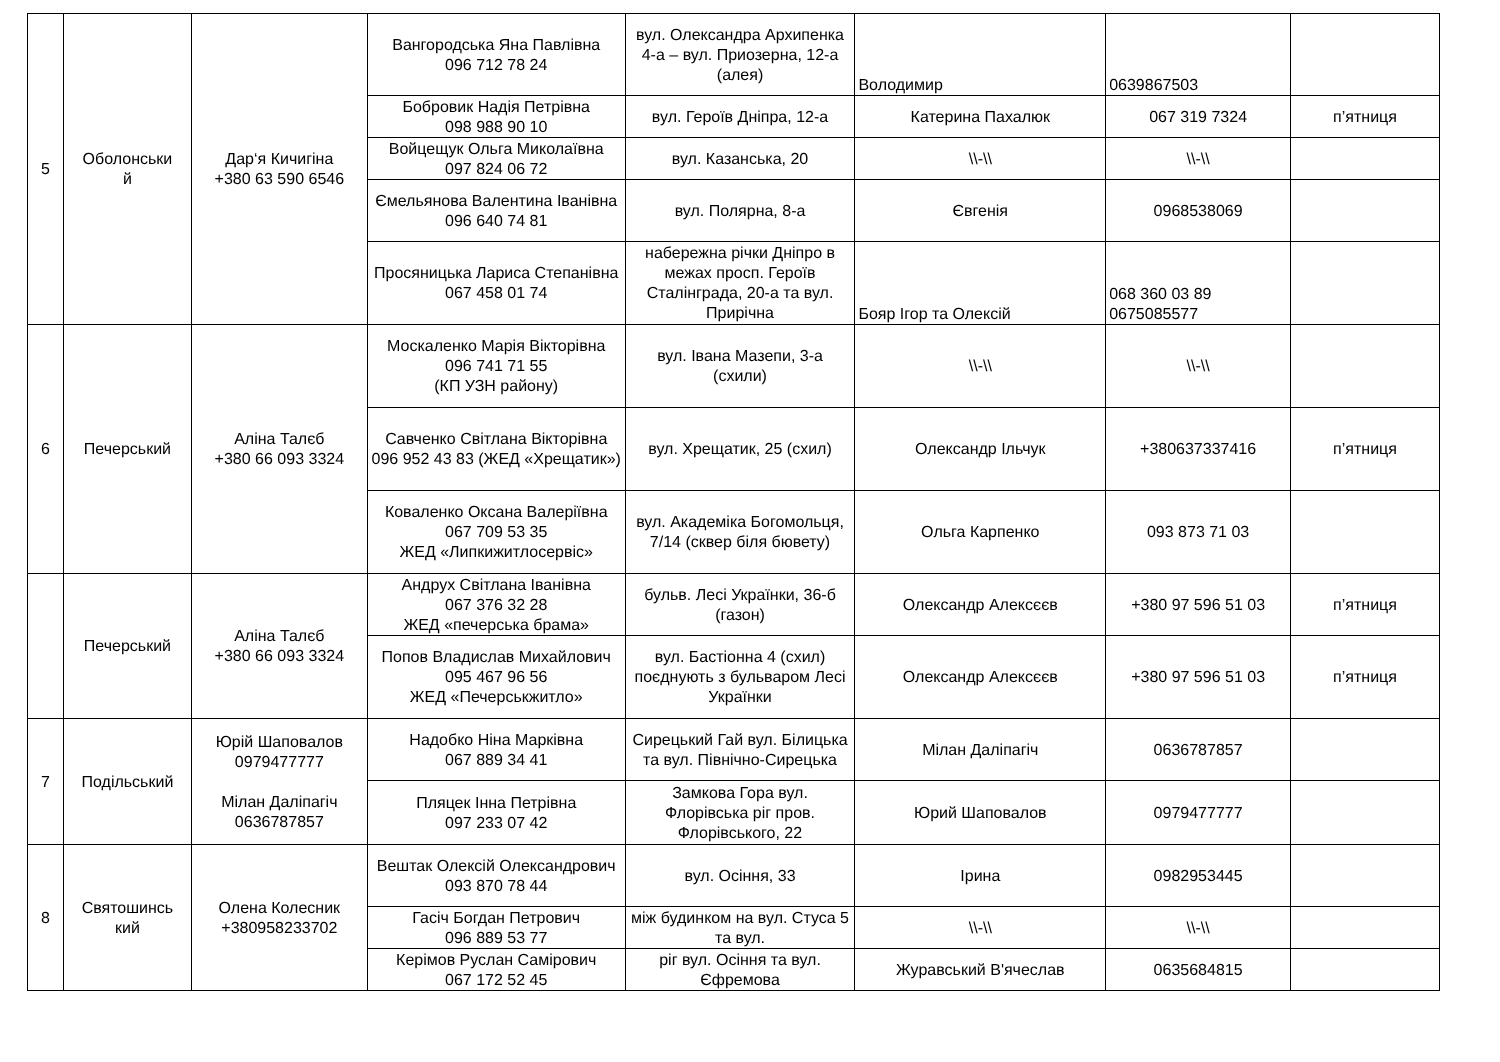| 5 | Оболонськи й | Дар‘я Кичигіна +380 63 590 6546 | Вангородська Яна Павлівна 096 712 78 24 | вул. Олександра Архипенка 4-а – вул. Приозерна, 12-а (алея) | Володимир | 0639867503 | |
| | | | Бобровик Надія Петрівна 098 988 90 10 | вул. Героїв Дніпра, 12-а | Катерина Пахалюк | 067 319 7324 | п’ятниця |
| | | | Войцещук Ольга Миколаївна 097 824 06 72 | вул. Казанська, 20 | \\-\\ | \\-\\ | |
| | | | Ємельянова Валентина Іванівна 096 640 74 81 | вул. Полярна, 8-а | Євгенія | 0968538069 | |
| | | | Просяницька Лариса Степанівна 067 458 01 74 | набережна річки Дніпро в межах просп. Героїв Сталінграда, 20-а та вул. Прирічна | Бояр Ігор та Олексій | 068 360 03 89 0675085577 | |
| 6 | Печерський | Аліна Талєб +380 66 093 3324 | Москаленко Марія Вікторівна 096 741 71 55 (КП УЗН району) | вул. Івана Мазепи, 3-а (схили) | \\-\\ | \\-\\ | |
| | | | Савченко Світлана Вікторівна 096 952 43 83 (ЖЕД «Хрещатик») | вул. Хрещатик, 25 (схил) | Олександр Ільчук | +380637337416 | п’ятниця |
| | | | Коваленко Оксана Валеріївна 067 709 53 35 ЖЕД «Липкижитлосервіс» | вул. Академіка Богомольця, 7/14 (сквер біля бювету) | Ольга Карпенко | 093 873 71 03 | |
| | Печерський | Аліна Талєб +380 66 093 3324 | Андрух Світлана Іванівна 067 376 32 28 ЖЕД «печерська брама» | бульв. Лесі Українки, 36-б (газон) | Олександр Алексєєв | +380 97 596 51 03 | п’ятниця |
| | | | Попов Владислав Михайлович 095 467 96 56 ЖЕД «Печерськжитло» | вул. Бастіонна 4 (схил) поєднують з бульваром Лесі Українки | Олександр Алексєєв | +380 97 596 51 03 | п’ятниця |
| 7 | Подільський | Юрій Шаповалов 0979477777 Мілан Даліпагіч 0636787857 | Надобко Ніна Марківна 067 889 34 41 | Сирецький Гай вул. Білицька та вул. Північно-Сирецька | Мілан Даліпагіч | 0636787857 | |
| | | | Пляцек Інна Петрівна 097 233 07 42 | Замкова Гора вул. Флорівська ріг пров. Флорівського, 22 | Юрий Шаповалов | 0979477777 | |
| 8 | Святошинсь кий | Олена Колесник +380958233702 | Вештак Олексій Олександрович 093 870 78 44 | вул. Осіння, 33 | Ірина | 0982953445 | |
| | | | Гасіч Богдан Петрович 096 889 53 77 | між будинком на вул. Стуса 5 та вул. | \\-\\ | \\-\\ | |
| | | | Керімов Руслан Самірович 067 172 52 45 | ріг вул. Осіння та вул. Єфремова | Журавський В'ячеслав | 0635684815 | |